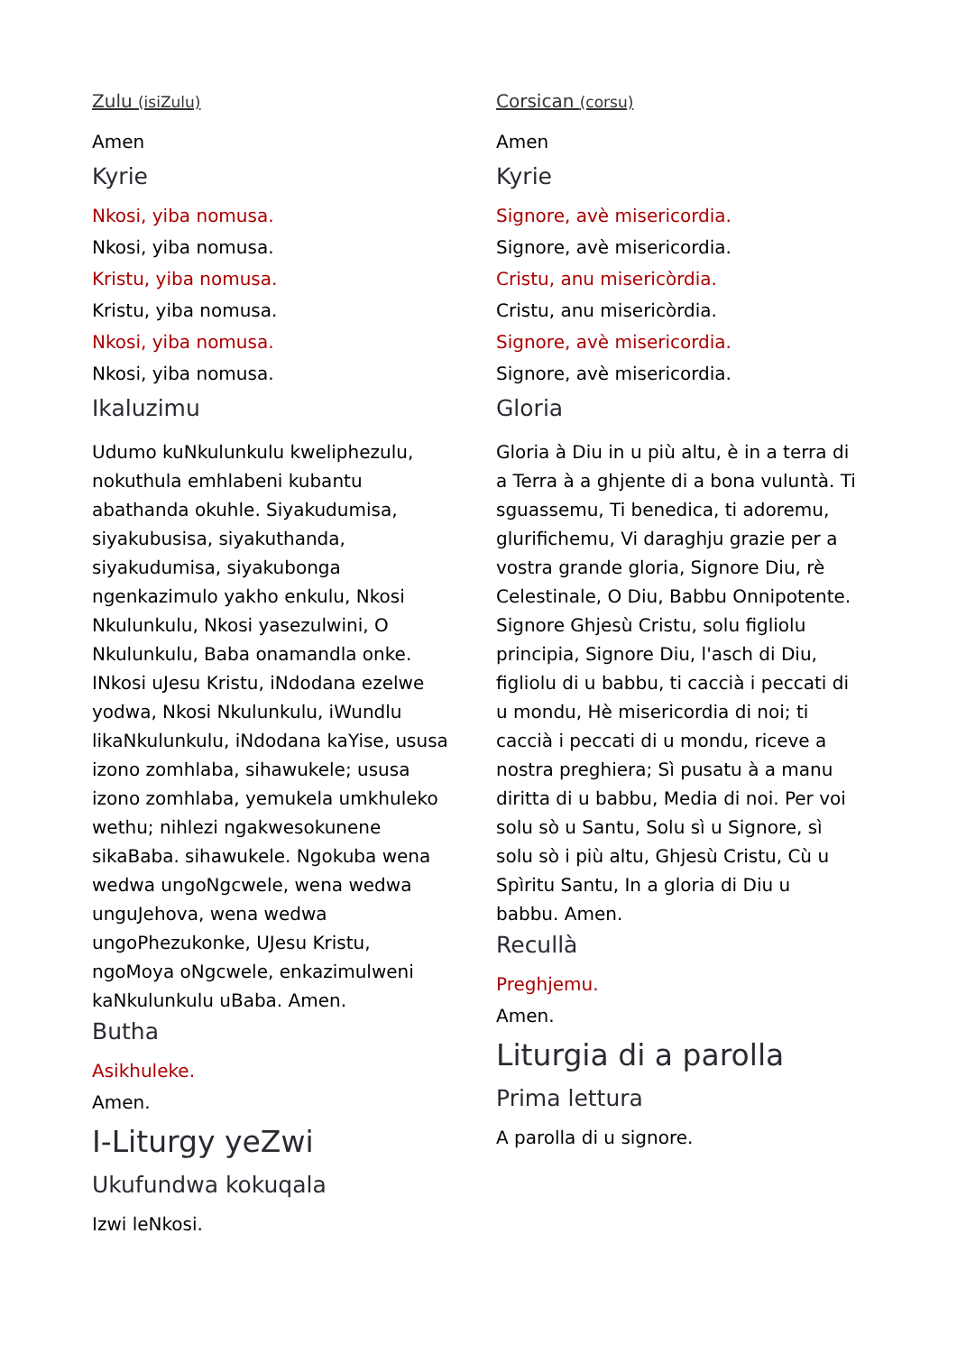Zulu (isiZulu)
Amen
Kyrie
Nkosi, yiba nomusa.
Nkosi, yiba nomusa.
Kristu, yiba nomusa.
Kristu, yiba nomusa.
Nkosi, yiba nomusa.
Nkosi, yiba nomusa.
Ikaluzimu
Udumo kuNkulunkulu kweliphezulu, nokuthula emhlabeni kubantu abathanda okuhle. Siyakudumisa, siyakubusisa, siyakuthanda, siyakudumisa, siyakubonga ngenkazimulo yakho enkulu, Nkosi Nkulunkulu, Nkosi yasezulwini, O Nkulunkulu, Baba onamandla onke. INkosi uJesu Kristu, iNdodana ezelwe yodwa, Nkosi Nkulunkulu, iWundlu likaNkulunkulu, iNdodana kaYise, ususa izono zomhlaba, sihawukele; ususa izono zomhlaba, yemukela umkhuleko wethu; nihlezi ngakwesokunene sikaBaba. sihawukele. Ngokuba wena wedwa ungoNgcwele, wena wedwa unguJehova, wena wedwa ungoPhezukonke, UJesu Kristu, ngoMoya oNgcwele, enkazimulweni kaNkulunkulu uBaba. Amen.
Butha
Asikhuleke.
Amen.
I-Liturgy yeZwi
Ukufundwa kokuqala
Izwi leNkosi.
Corsican (corsu)
Amen
Kyrie
Signore, avè misericordia.
Signore, avè misericordia.
Cristu, anu misericòrdia.
Cristu, anu misericòrdia.
Signore, avè misericordia.
Signore, avè misericordia.
Gloria
Gloria à Diu in u più altu, è in a terra di a Terra à a ghjente di a bona vuluntà. Ti sguassemu, Ti benedica, ti adoremu, glurifichemu, Vi daraghju grazie per a vostra grande gloria, Signore Diu, rè Celestinale, O Diu, Babbu Onnipotente. Signore Ghjesù Cristu, solu figliolu principia, Signore Diu, l'asch di Diu, figliolu di u babbu, ti caccià i peccati di u mondu, Hè misericordia di noi; ti caccià i peccati di u mondu, riceve a nostra preghiera; Sì pusatu à a manu diritta di u babbu, Media di noi. Per voi solu sò u Santu, Solu sì u Signore, sì solu sò i più altu, Ghjesù Cristu, Cù u Spìritu Santu, In a gloria di Diu u babbu. Amen.
Recullà
Preghjemu.
Amen.
Liturgia di a parolla
Prima lettura
A parolla di u signore.